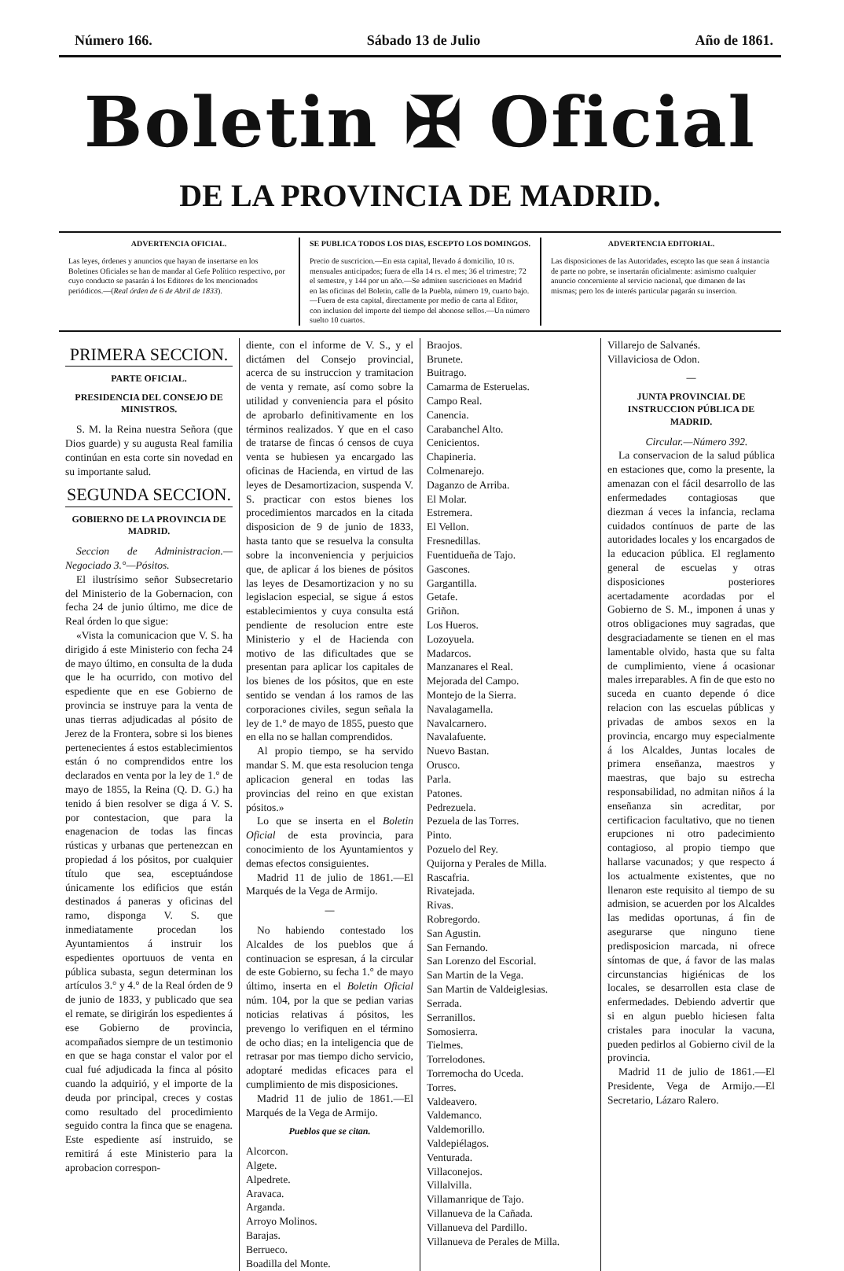Número 166. Sábado 13 de Julio Año de 1861.
Boletin ✠ Oficial
DE LA PROVINCIA DE MADRID.
ADVERTENCIA OFICIAL.
Las leyes, órdenes y anuncios que hayan de insertarse en los Boletines Oficiales se han de mandar al Gefe Político respectivo, por cuyo conducto se pasarán á los Editores de los mencionados periódicos.—(Real órden de 6 de Abril de 1833).
SE PUBLICA TODOS LOS DIAS, ESCEPTO LOS DOMINGOS.
Precio de suscricion.—En esta capital, llevado á domicilio, 10 rs. mensuales anticipados; fuera de ella 14 rs. el mes; 36 el trimestre; 72 el semestre, y 144 por un año.—Se admiten suscriciones en Madrid en las oficinas del Boletin, calle de la Puebla, número 19, cuarto bajo.—Fuera de esta capital, directamente por medio de carta al Editor, con inclusion del importe del tiempo del abonose sellos.—Un número suelto 10 cuartos.
ADVERTENCIA EDITORIAL.
Las disposiciones de las Autoridades, escepto las que sean á instancia de parte no pobre, se insertarán oficialmente: asimismo cualquier anuncio concerniente al servicio nacional, que dimanen de las mismas; pero los de interés particular pagarán su insercion.
PRIMERA SECCION.
PARTE OFICIAL.
PRESIDENCIA DEL CONSEJO DE MINISTROS.
S. M. la Reina nuestra Señora (que Dios guarde) y su augusta Real familia continúan en esta corte sin novedad en su importante salud.
SEGUNDA SECCION.
GOBIERNO DE LA PROVINCIA DE MADRID.
Seccion de Administracion.—Negociado 3.°—Pósitos.
El ilustrísimo señor Subsecretario del Ministerio de la Gobernacion, con fecha 24 de junio último, me dice de Real órden lo que sigue:
«Vista la comunicacion que V. S. ha dirigido á este Ministerio con fecha 24 de mayo último, en consulta de la duda que le ha ocurrido, con motivo del espediente que en ese Gobierno de provincia se instruye para la venta de unas tierras adjudicadas al pósito de Jerez de la Frontera, sobre si los bienes pertenecientes á estos establecimientos están ó no comprendidos entre los declarados en venta por la ley de 1.° de mayo de 1855, la Reina (Q. D. G.) ha tenido á bien resolver se diga á V. S. por contestacion, que para la enagenacion de todas las fincas rústicas y urbanas que pertenezcan en propiedad á los pósitos, por cualquier título que sea, esceptuándose únicamente los edificios que están destinados á paneras y oficinas del ramo, disponga V. S. que inmediatamente procedan los Ayuntamientos á instruir los espedientes oportuuos de venta en pública subasta, segun determinan los artículos 3.° y 4.° de la Real órden de 9 de junio de 1833, y publicado que sea el remate, se dirigirán los espedientes á ese Gobierno de provincia, acompañados siempre de un testimonio en que se haga constar el valor por el cual fué adjudicada la finca al pósito cuando la adquirió, y el importe de la deuda por principal, creces y costas como resultado del procedimiento seguido contra la finca que se enagena. Este espediente así instruido, se remitirá á este Ministerio para la aprobacion correspon-
diente, con el informe de V. S., y el dictámen del Consejo provincial, acerca de su instruccion y tramitacion de venta y remate, así como sobre la utilidad y conveniencia para el pósito de aprobarlo definitivamente en los términos realizados. Y que en el caso de tratarse de fincas ó censos de cuya venta se hubiesen ya encargado las oficinas de Hacienda, en virtud de las leyes de Desamortizacion, suspenda V. S. practicar con estos bienes los procedimientos marcados en la citada disposicion de 9 de junio de 1833, hasta tanto que se resuelva la consulta sobre la inconveniencia y perjuicios que, de aplicar á los bienes de pósitos las leyes de Desamortizacion y no su legislacion especial, se sigue á estos establecimientos y cuya consulta está pendiente de resolucion entre este Ministerio y el de Hacienda con motivo de las dificultades que se presentan para aplicar los capitales de los bienes de los pósitos, que en este sentido se vendan á los ramos de las corporaciones civiles, segun señala la ley de 1.° de mayo de 1855, puesto que en ella no se hallan comprendidos.
Al propio tiempo, se ha servido mandar S. M. que esta resolucion tenga aplicacion general en todas las provincias del reino en que existan pósitos.»
Lo que se inserta en el Boletin Oficial de esta provincia, para conocimiento de los Ayuntamientos y demas efectos consiguientes.
Madrid 11 de julio de 1861.—El Marqués de la Vega de Armijo.
—
No habiendo contestado los Alcaldes de los pueblos que á continuacion se espresan, á la circular de este Gobierno, su fecha 1.° de mayo último, inserta en el Boletin Oficial núm. 104, por la que se pedian varias noticias relativas á pósitos, les prevengo lo verifiquen en el término de ocho dias; en la inteligencia que de retrasar por mas tiempo dicho servicio, adoptaré medidas eficaces para el cumplimiento de mis disposiciones.
Madrid 11 de julio de 1861.—El Marqués de la Vega de Armijo.
Pueblos que se citan.
Alcorcon.
Algete.
Alpedrete.
Aravaca.
Arganda.
Arroyo Molinos.
Barajas.
Berrueco.
Boadilla del Monte.
Braojos.
Brunete.
Buitrago.
Camarma de Esteruelas.
Campo Real.
Canencia.
Carabanchel Alto.
Cenicientos.
Chapineria.
Colmenarejo.
Daganzo de Arriba.
El Molar.
Estremera.
El Vellon.
Fresnedillas.
Fuentidueña de Tajo.
Gascones.
Gargantilla.
Getafe.
Griñon.
Los Hueros.
Lozoyuela.
Madarcos.
Manzanares el Real.
Mejorada del Campo.
Montejo de la Sierra.
Navalagamella.
Navalcarnero.
Navalafuente.
Nuevo Bastan.
Orusco.
Parla.
Patones.
Pedrezuela.
Pezuela de las Torres.
Pinto.
Pozuelo del Rey.
Quijorna y Perales de Milla.
Rascafria.
Rivatejada.
Rivas.
Robregordo.
San Agustin.
San Fernando.
San Lorenzo del Escorial.
San Martin de la Vega.
San Martin de Valdeiglesias.
Serrada.
Serranillos.
Somosierra.
Tielmes.
Torrelodones.
Torremocha do Uceda.
Torres.
Valdeavero.
Valdemanco.
Valdemorillo.
Valdepiélagos.
Venturada.
Villaconejos.
Villalvilla.
Villamanrique de Tajo.
Villanueva de la Cañada.
Villanueva del Pardillo.
Villanueva de Perales de Milla.
Villarejo de Salvanés.
Villaviciosa de Odon.
—
JUNTA PROVINCIAL DE INSTRUCCION PÚBLICA DE MADRID.
Circular.—Número 392.
La conservacion de la salud pública en estaciones que, como la presente, la amenazan con el fácil desarrollo de las enfermedades contagiosas que diezman á veces la infancia, reclama cuidados contínuos de parte de las autoridades locales y los encargados de la educacion pública. El reglamento general de escuelas y otras disposiciones posteriores acertadamente acordadas por el Gobierno de S. M., imponen á unas y otros obligaciones muy sagradas, que desgraciadamente se tienen en el mas lamentable olvido, hasta que su falta de cumplimiento, viene á ocasionar males irreparables. A fin de que esto no suceda en cuanto depende ó dice relacion con las escuelas públicas y privadas de ambos sexos en la provincia, encargo muy especialmente á los Alcaldes, Juntas locales de primera enseñanza, maestros y maestras, que bajo su estrecha responsabilidad, no admitan niños á la enseñanza sin acreditar, por certificacion facultativo, que no tienen erupciones ni otro padecimiento contagioso, al propio tiempo que hallarse vacunados; y que respecto á los actualmente existentes, que no llenaron este requisito al tiempo de su admision, se acuerden por los Alcaldes las medidas oportunas, á fin de asegurarse que ninguno tiene predisposicion marcada, ni ofrece síntomas de que, á favor de las malas circunstancias higiénicas de los locales, se desarrollen esta clase de enfermedades. Debiendo advertir que si en algun pueblo hiciesen falta cristales para inocular la vacuna, pueden pedirlos al Gobierno civil de la provincia.
Madrid 11 de julio de 1861.—El Presidente, Vega de Armijo.—El Secretario, Lázaro Ralero.